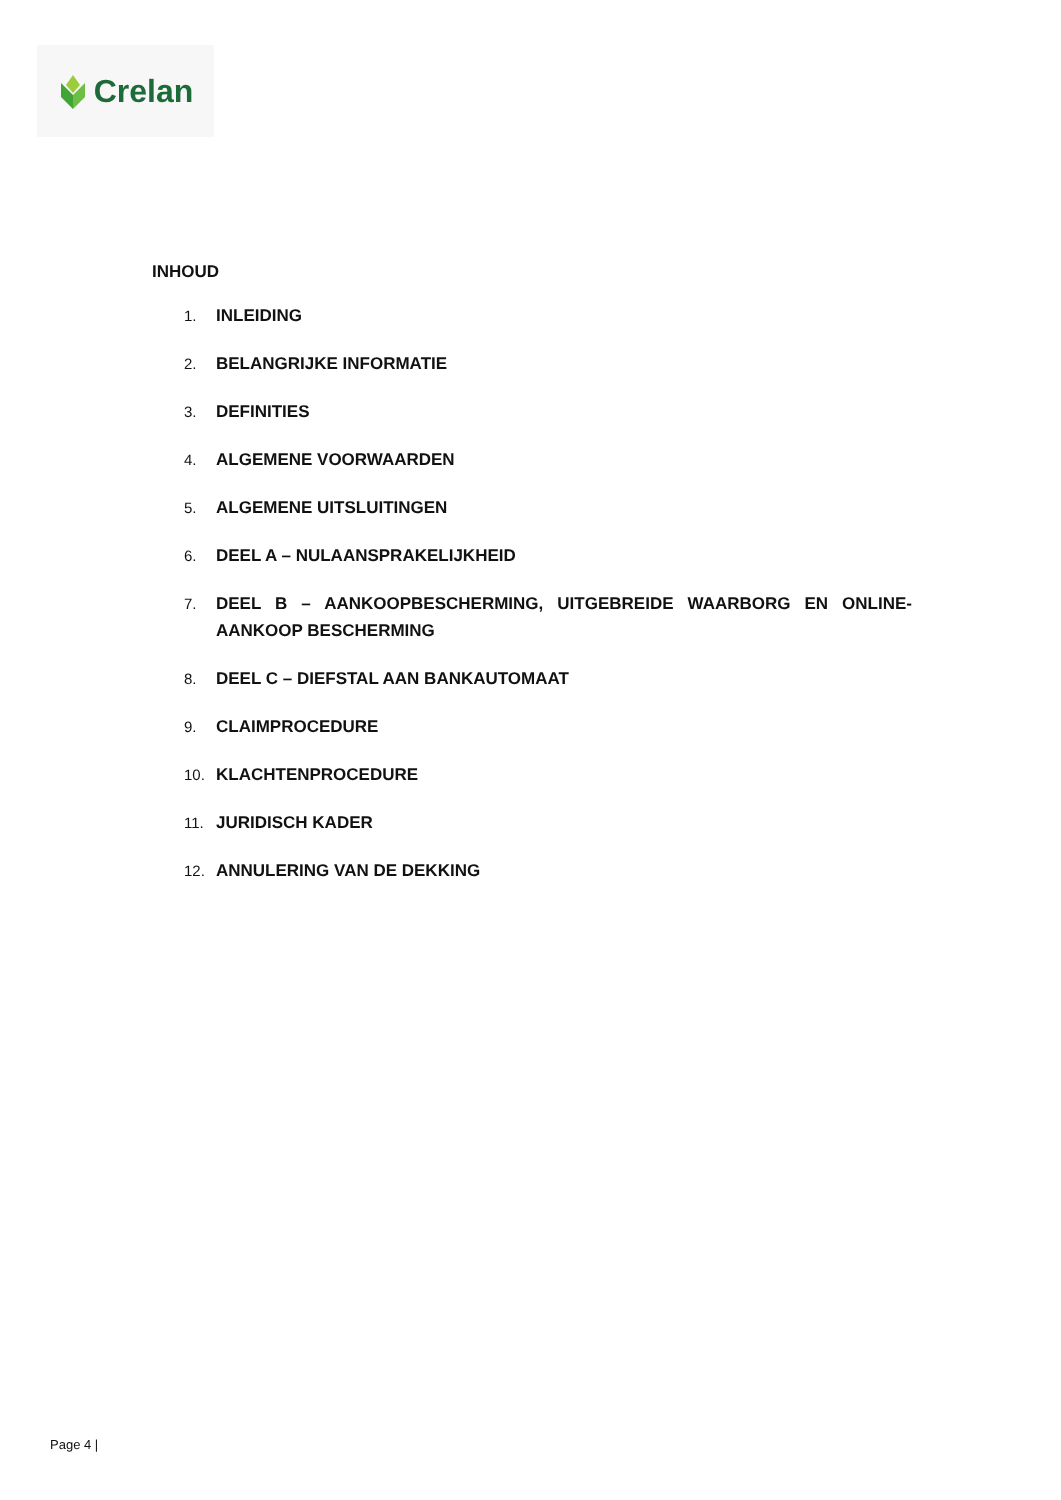Crelan
INHOUD
1. INLEIDING
2. BELANGRIJKE INFORMATIE
3. DEFINITIES
4. ALGEMENE VOORWAARDEN
5. ALGEMENE UITSLUITINGEN
6. DEEL A – NULAANSPRAKELIJKHEID
7. DEEL B – AANKOOPBESCHERMING, UITGEBREIDE WAARBORG EN ONLINE-AANKOOP BESCHERMING
8. DEEL C – DIEFSTAL AAN BANKAUTOMAAT
9. CLAIMPROCEDURE
10. KLACHTENPROCEDURE
11. JURIDISCH KADER
12. ANNULERING VAN DE DEKKING
Page 4 |